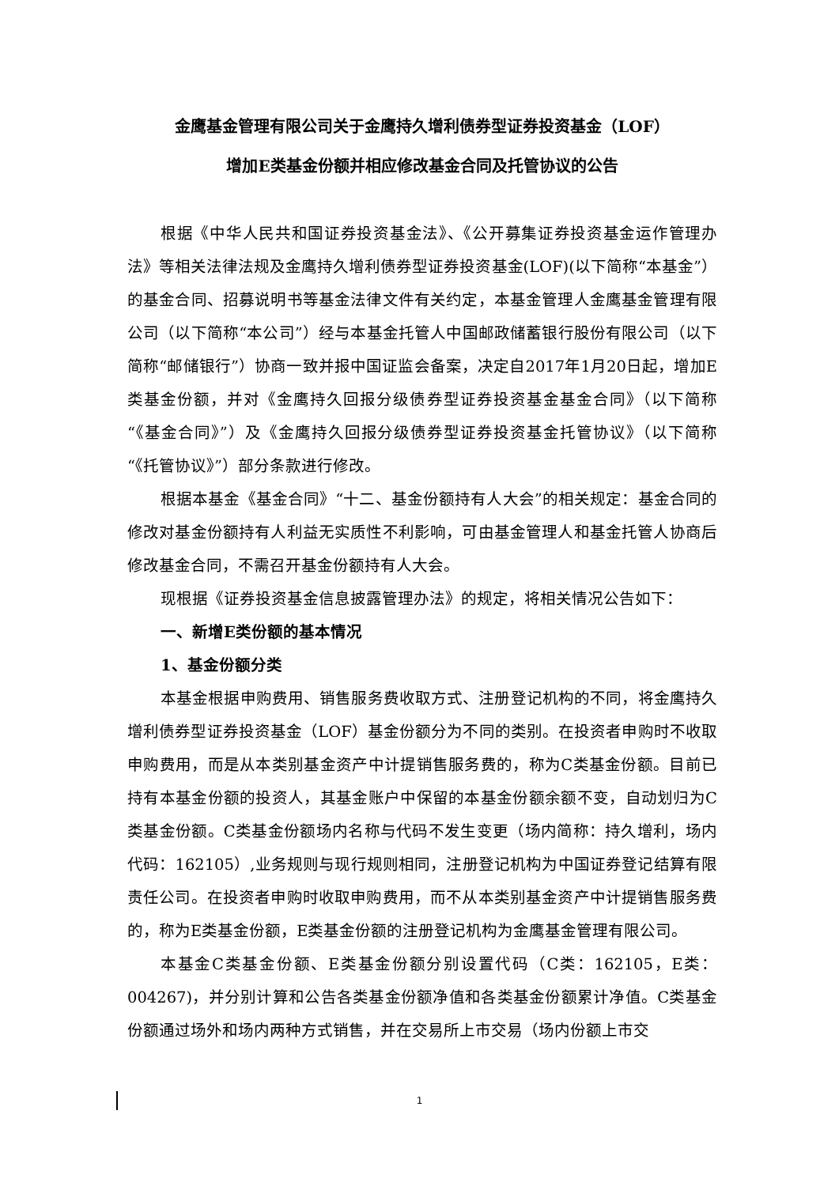金鹰基金管理有限公司关于金鹰持久增利债券型证券投资基金（LOF）
增加E类基金份额并相应修改基金合同及托管协议的公告
根据《中华人民共和国证券投资基金法》、《公开募集证券投资基金运作管理办法》等相关法律法规及金鹰持久增利债券型证券投资基金(LOF)(以下简称“本基金”）的基金合同、招募说明书等基金法律文件有关约定，本基金管理人金鹰基金管理有限公司（以下简称“本公司”）经与本基金托管人中国邮政储蓄银行股份有限公司（以下简称“邮储银行”）协商一致并报中国证监会备案，决定自2017年1月20日起，增加E类基金份额，并对《金鹰持久回报分级债券型证券投资基金基金合同》（以下简称“《基金合同》”）及《金鹰持久回报分级债券型证券投资基金托管协议》（以下简称“《托管协议》”）部分条款进行修改。
根据本基金《基金合同》“十二、基金份额持有人大会”的相关规定：基金合同的修改对基金份额持有人利益无实质性不利影响，可由基金管理人和基金托管人协商后修改基金合同，不需召开基金份额持有人大会。
现根据《证券投资基金信息披露管理办法》的规定，将相关情况公告如下：
一、新增E类份额的基本情况
1、基金份额分类
本基金根据申购费用、销售服务费收取方式、注册登记机构的不同，将金鹰持久增利债券型证券投资基金（LOF）基金份额分为不同的类别。在投资者申购时不收取申购费用，而是从本类别基金资产中计提销售服务费的，称为C类基金份额。目前已持有本基金份额的投资人，其基金账户中保留的本基金份额余额不变，自动划归为C类基金份额。C类基金份额场内名称与代码不发生变更（场内简称：持久增利，场内代码：162105）,业务规则与现行规则相同，注册登记机构为中国证券登记结算有限责任公司。在投资者申购时收取申购费用，而不从本类别基金资产中计提销售服务费的，称为E类基金份额，E类基金份额的注册登记机构为金鹰基金管理有限公司。
本基金C类基金份额、E类基金份额分别设置代码（C类：162105，E类：004267)，并分别计算和公告各类基金份额净值和各类基金份额累计净值。C类基金份额通过场外和场内两种方式销售，并在交易所上市交易（场内份额上市交
1